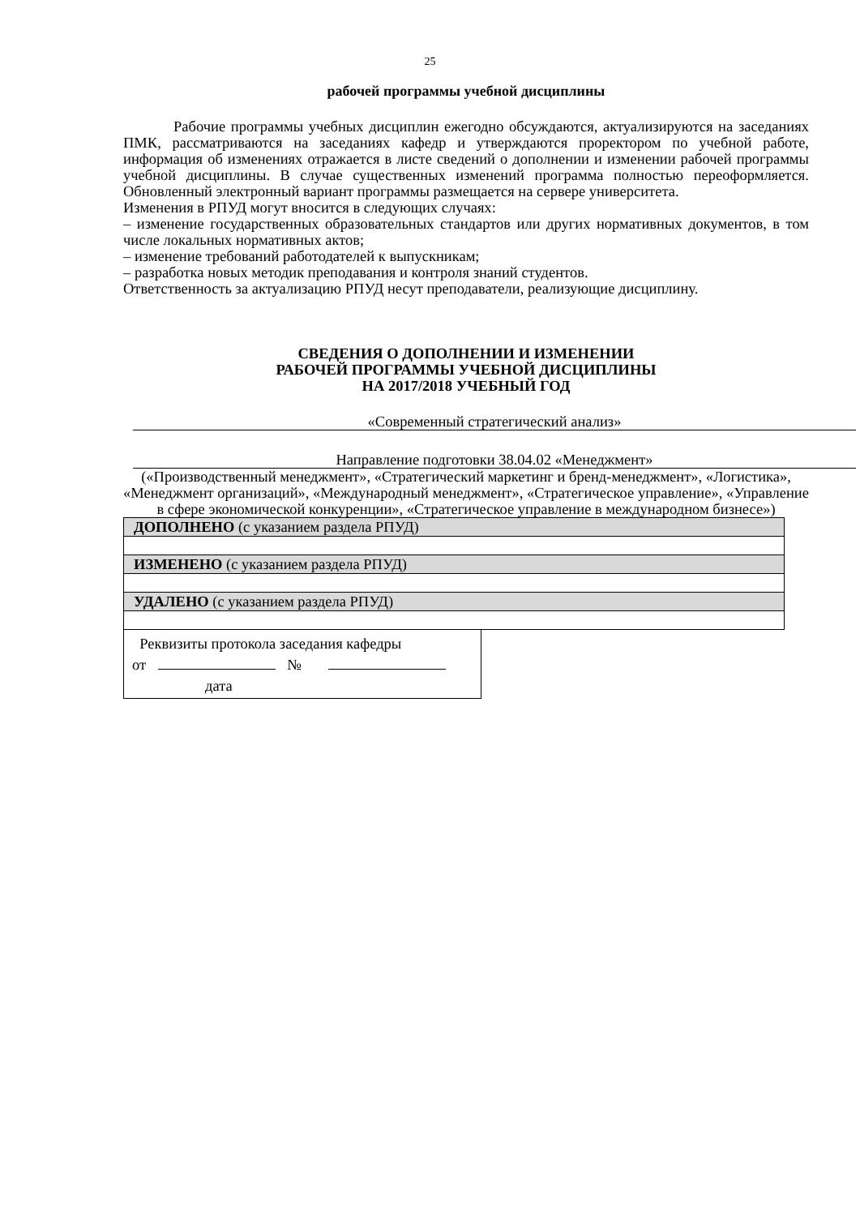25
рабочей программы учебной дисциплины
Рабочие программы учебных дисциплин ежегодно обсуждаются, актуализируются на заседаниях ПМК, рассматриваются на заседаниях кафедр и утверждаются проректором по учебной работе, информация об изменениях отражается в листе сведений о дополнении и изменении рабочей программы учебной дисциплины. В случае существенных изменений программа полностью переоформляется. Обновленный электронный вариант программы размещается на сервере университета.
Изменения в РПУД могут вносится в следующих случаях:
– изменение государственных образовательных стандартов или других нормативных документов, в том числе локальных нормативных актов;
– изменение требований работодателей к выпускникам;
– разработка новых методик преподавания и контроля знаний студентов.
Ответственность за актуализацию РПУД несут преподаватели, реализующие дисциплину.
СВЕДЕНИЯ О ДОПОЛНЕНИИ И ИЗМЕНЕНИИ
РАБОЧЕЙ ПРОГРАММЫ УЧЕБНОЙ ДИСЦИПЛИНЫ
НА 2017/2018 УЧЕБНЫЙ ГОД
«Современный стратегический анализ»
Направление подготовки 38.04.02 «Менеджмент»
(«Производственный менеджмент», «Стратегический маркетинг и бренд-менеджмент», «Логистика», «Менеджмент организаций», «Международный менеджмент», «Стратегическое управление», «Управление в сфере экономической конкуренции», «Стратегическое управление в международном бизнесе»)
| ДОПОЛНЕНО (с указанием раздела РПУД) |
| ИЗМЕНЕНО (с указанием раздела РПУД) |
| УДАЛЕНО (с указанием раздела РПУД) |
Реквизиты протокола заседания кафедры
от №
дата